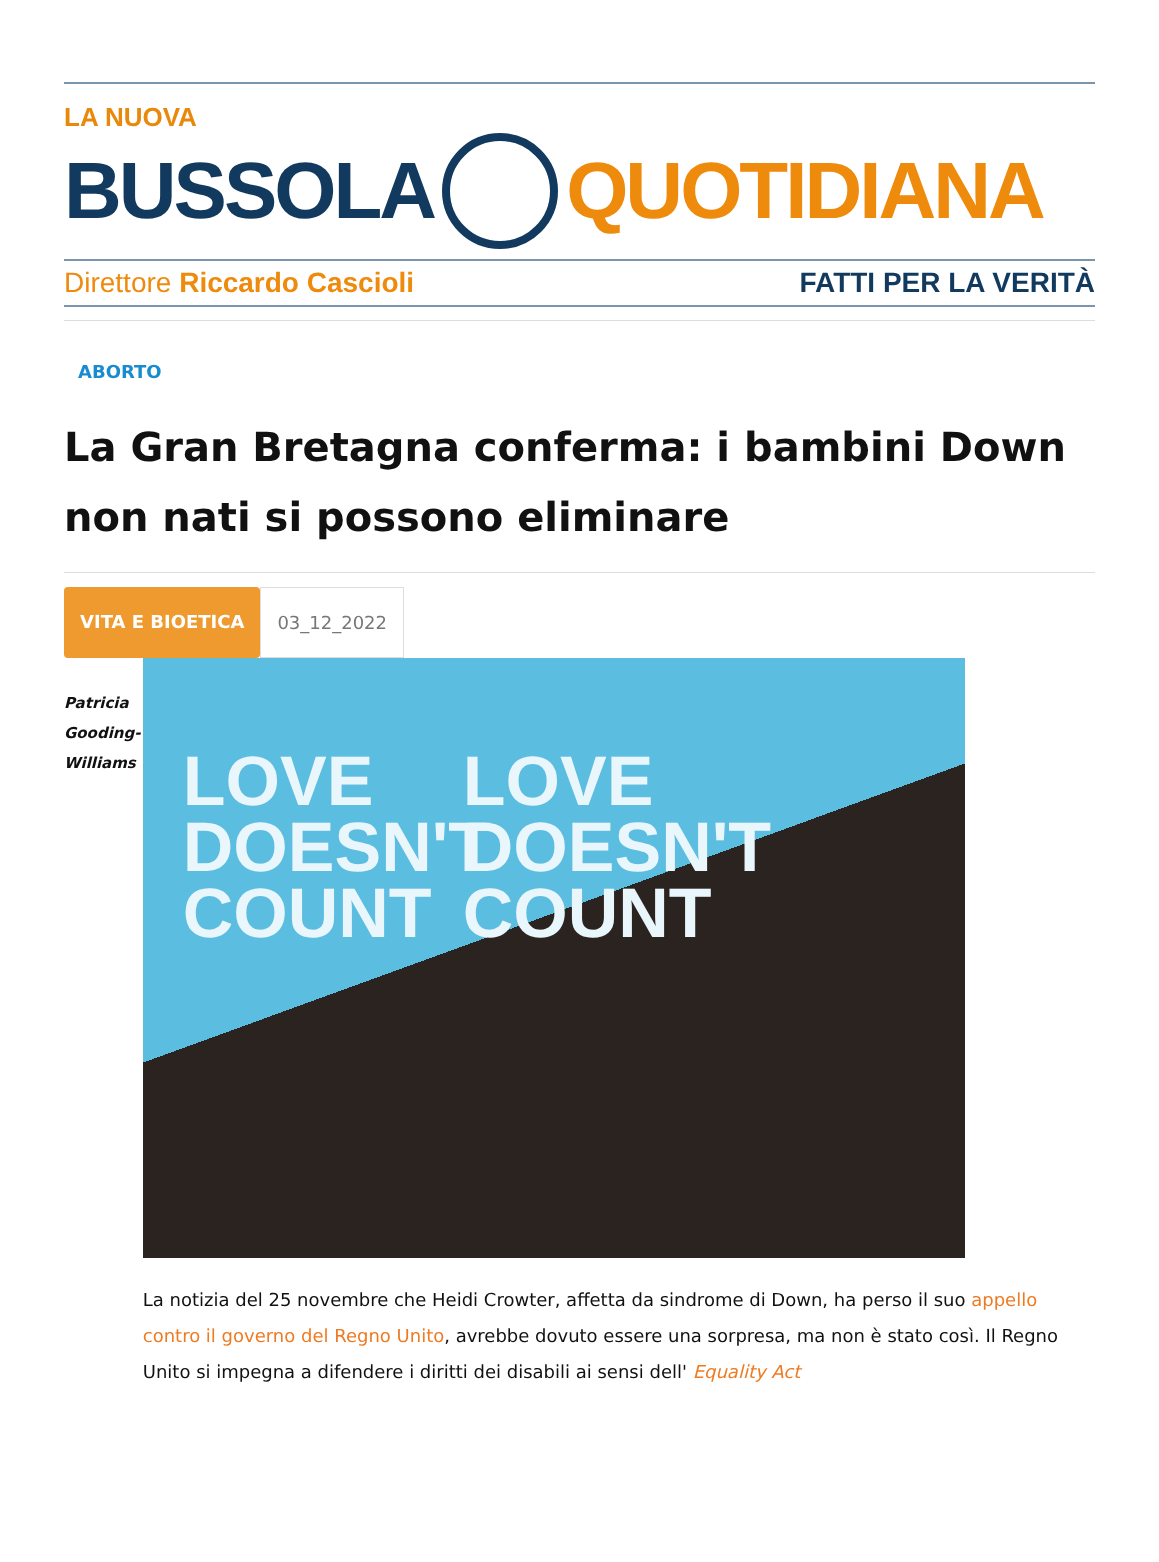LA NUOVA
BUSSOLA QUOTIDIANA
Direttore Riccardo Cascioli FATTI PER LA VERITÀ
ABORTO
La Gran Bretagna conferma: i bambini Down non nati si possono eliminare
VITA E BIOETICA 03_12_2022
Patricia
Gooding-
Williams
LOVE
DOESN'T
COUNT
LOVE
DOESN'T
COUNT
La notizia del 25 novembre che Heidi Crowter, affetta da sindrome di Down, ha perso il suo appello contro il governo del Regno Unito, avrebbe dovuto essere una sorpresa, ma non è stato così. Il Regno Unito si impegna a difendere i diritti dei disabili ai sensi dell' Equality Act